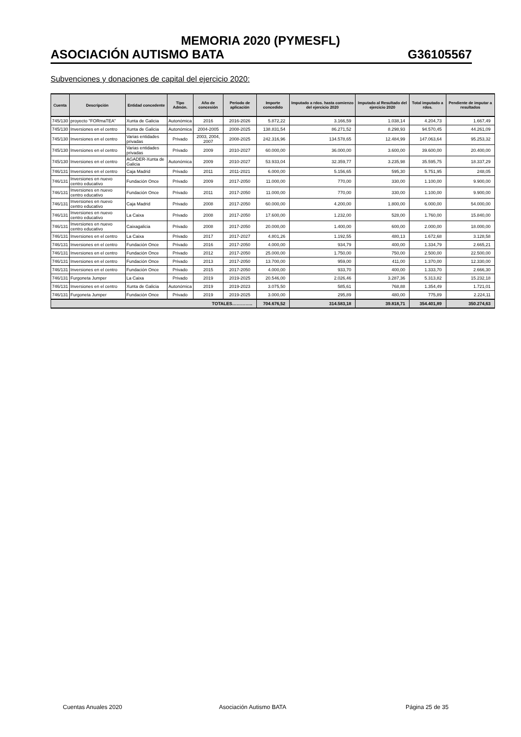MEMORIA 2020 (PYMESFL)
ASOCIACIÓN AUTISMO BATA G36105567
Subvenciones y donaciones de capital del ejercicio 2020:
| Cuenta | Descripción | Entidad concedente | Tipo Admón. | Año de concesión | Periodo de aplicación | Importe concedido | Imputado a rdos. hasta comienzo del ejercicio 2020 | Imputado al Resultado del ejercicio 2020 | Total imputado a rdos. | Pendiente de imputar a resultados |
| --- | --- | --- | --- | --- | --- | --- | --- | --- | --- | --- |
| 745/130 | proyecto "FORmaTEA" | Xunta de Galicia | Autonómica | 2016 | 2016-2026 | 5.872,22 | 3.166,59 | 1.038,14 | 4.204,73 | 1.667,49 |
| 745/130 | Inversiones en el centro | Xunta de Galicia | Autonómica | 2004-2005 | 2008-2025 | 138.831,54 | 86.271,52 | 8.298,93 | 94.570,45 | 44.261,09 |
| 745/130 | Inversiones en el centro | Varias entidades privadas | Privado | 2003, 2004, 2007 | 2008-2025 | 242.316,96 | 134.578,65 | 12.484,99 | 147.063,64 | 95.253,32 |
| 745/130 | Inversiones en el centro | Varias entidades privadas | Privado | 2009 | 2010-2027 | 60.000,00 | 36.000,00 | 3.600,00 | 39.600,00 | 20.400,00 |
| 745/130 | Inversiones en el centro | AGADER-Xunta de Galicia | Autonómica | 2009 | 2010-2027 | 53.933,04 | 32.359,77 | 3.235,98 | 35.595,75 | 18.337,29 |
| 746/131 | Inversiones en el centro | Caja Madrid | Privado | 2011 | 2011-2021 | 6.000,00 | 5.156,65 | 595,30 | 5.751,95 | 248,05 |
| 746/131 | Inversiones en nuevo centro educativo | Fundación Once | Privado | 2009 | 2017-2050 | 11.000,00 | 770,00 | 330,00 | 1.100,00 | 9.900,00 |
| 746/131 | Inversiones en nuevo centro educativo | Fundación Once | Privado | 2011 | 2017-2050 | 11.000,00 | 770,00 | 330,00 | 1.100,00 | 9.900,00 |
| 746/131 | Inversiones en nuevo centro educativo | Caja Madrid | Privado | 2008 | 2017-2050 | 60.000,00 | 4.200,00 | 1.800,00 | 6.000,00 | 54.000,00 |
| 746/131 | Inversiones en nuevo centro educativo | La Caixa | Privado | 2008 | 2017-2050 | 17.600,00 | 1.232,00 | 528,00 | 1.760,00 | 15.840,00 |
| 746/131 | Inversiones en nuevo centro educativo | Caixagalicia | Privado | 2008 | 2017-2050 | 20.000,00 | 1.400,00 | 600,00 | 2.000,00 | 18.000,00 |
| 746/131 | Inversiones en el centro | La Caixa | Privado | 2017 | 2017-2027 | 4.801,26 | 1.192,55 | 480,13 | 1.672,68 | 3.128,58 |
| 746/131 | Inversiones en el centro | Fundación Once | Privado | 2016 | 2017-2050 | 4.000,00 | 934,79 | 400,00 | 1.334,79 | 2.665,21 |
| 746/131 | Inversiones en el centro | Fundación Once | Privado | 2012 | 2017-2050 | 25.000,00 | 1.750,00 | 750,00 | 2.500,00 | 22.500,00 |
| 746/131 | Inversiones en el centro | Fundación Once | Privado | 2013 | 2017-2050 | 13.700,00 | 959,00 | 411,00 | 1.370,00 | 12.330,00 |
| 746/131 | Inversiones en el centro | Fundación Once | Privado | 2015 | 2017-2050 | 4.000,00 | 933,70 | 400,00 | 1.333,70 | 2.666,30 |
| 746/131 | Furgoneta Jumper | La Caixa | Privado | 2019 | 2019-2025 | 20.546,00 | 2.026,46 | 3.287,36 | 5.313,82 | 15.232,18 |
| 746/131 | Inversiones en el centro | Xunta de Galicia | Autonómica | 2019 | 2019-2023 | 3.075,50 | 585,61 | 768,88 | 1.354,49 | 1.721,01 |
| 746/131 | Furgoneta Jumper | Fundación Once | Privado | 2019 | 2019-2025 | 3.000,00 | 295,89 | 480,00 | 775,89 | 2.224,11 |
| TOTALES………….. | | | | | | 704.676,52 | 314.583,18 | 39.818,71 | 354.401,89 | 350.274,63 |
Cuentas Anuales 2020 Asociación Autismo BATA Página 25 de 35